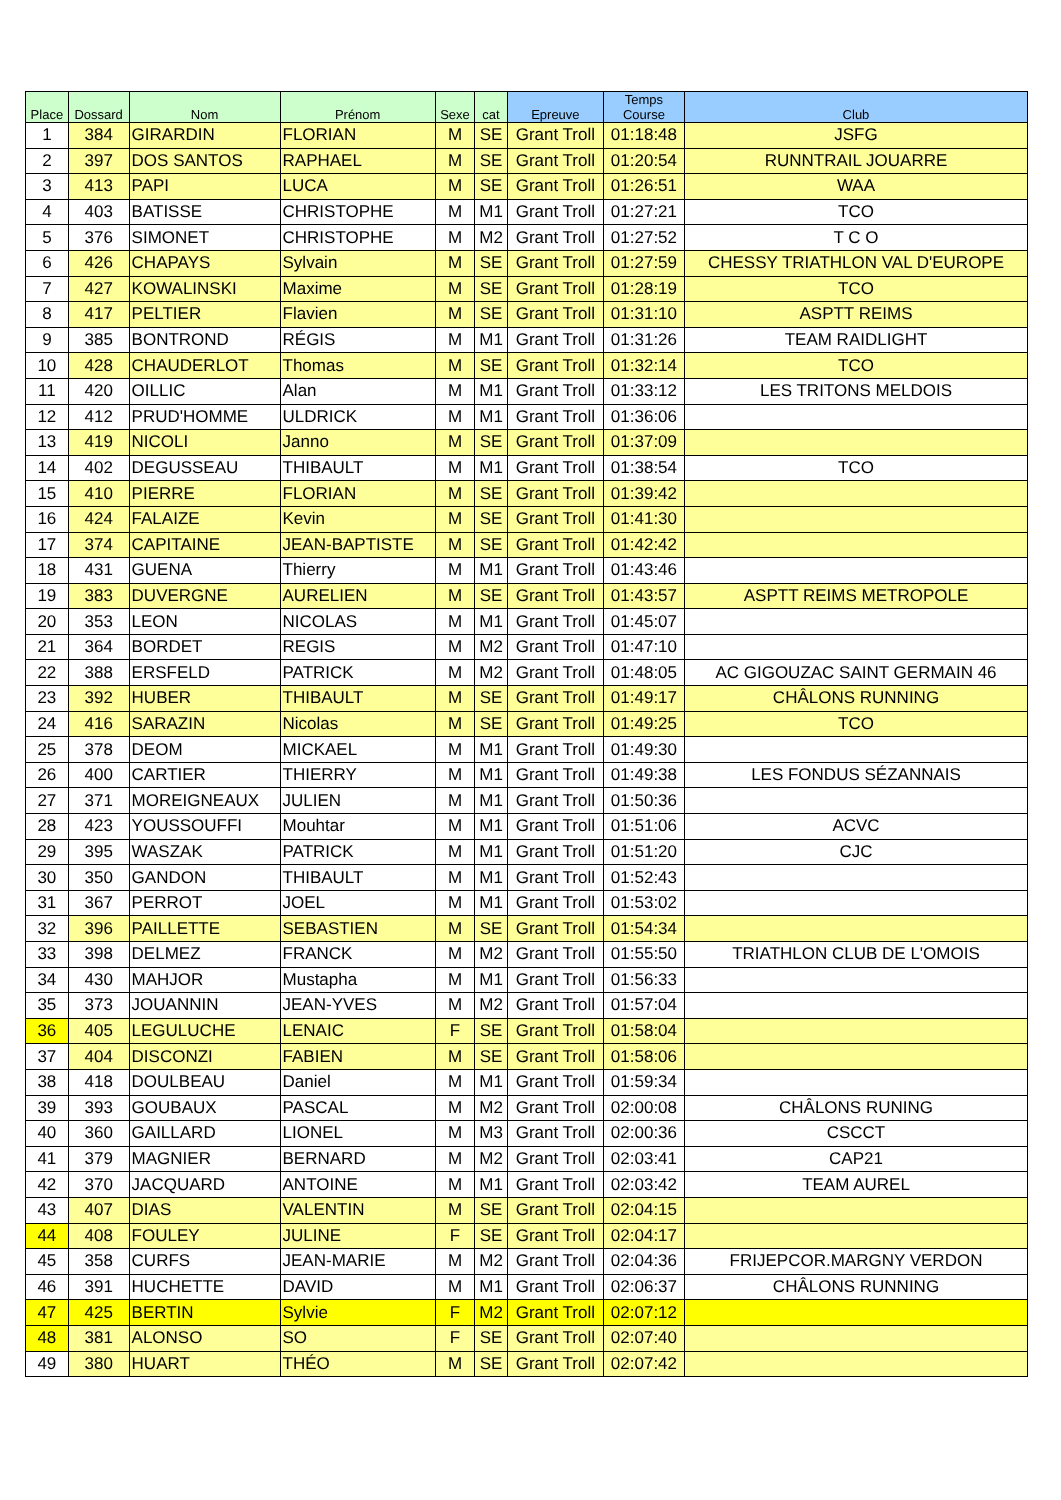| Place | Dossard | Nom | Prénom | Sexe | cat | Epreuve | Temps Course | Club |
| --- | --- | --- | --- | --- | --- | --- | --- | --- |
| 1 | 384 | GIRARDIN | FLORIAN | M | SE | Grant Troll | 01:18:48 | JSFG |
| 2 | 397 | DOS SANTOS | RAPHAEL | M | SE | Grant Troll | 01:20:54 | RUNNTRAIL JOUARRE |
| 3 | 413 | PAPI | LUCA | M | SE | Grant Troll | 01:26:51 | WAA |
| 4 | 403 | BATISSE | CHRISTOPHE | M | M1 | Grant Troll | 01:27:21 | TCO |
| 5 | 376 | SIMONET | CHRISTOPHE | M | M2 | Grant Troll | 01:27:52 | T C O |
| 6 | 426 | CHAPAYS | Sylvain | M | SE | Grant Troll | 01:27:59 | CHESSY TRIATHLON VAL D'EUROPE |
| 7 | 427 | KOWALINSKI | Maxime | M | SE | Grant Troll | 01:28:19 | TCO |
| 8 | 417 | PELTIER | Flavien | M | SE | Grant Troll | 01:31:10 | ASPTT REIMS |
| 9 | 385 | BONTROND | RÉGIS | M | M1 | Grant Troll | 01:31:26 | TEAM RAIDLIGHT |
| 10 | 428 | CHAUDERLOT | Thomas | M | SE | Grant Troll | 01:32:14 | TCO |
| 11 | 420 | OILLIC | Alan | M | M1 | Grant Troll | 01:33:12 | LES TRITONS MELDOIS |
| 12 | 412 | PRUD'HOMME | ULDRICK | M | M1 | Grant Troll | 01:36:06 | |
| 13 | 419 | NICOLI | Janno | M | SE | Grant Troll | 01:37:09 | |
| 14 | 402 | DEGUSSEAU | THIBAULT | M | M1 | Grant Troll | 01:38:54 | TCO |
| 15 | 410 | PIERRE | FLORIAN | M | SE | Grant Troll | 01:39:42 | |
| 16 | 424 | FALAIZE | Kevin | M | SE | Grant Troll | 01:41:30 | |
| 17 | 374 | CAPITAINE | JEAN-BAPTISTE | M | SE | Grant Troll | 01:42:42 | |
| 18 | 431 | GUENA | Thierry | M | M1 | Grant Troll | 01:43:46 | |
| 19 | 383 | DUVERGNE | AURELIEN | M | SE | Grant Troll | 01:43:57 | ASPTT REIMS METROPOLE |
| 20 | 353 | LEON | NICOLAS | M | M1 | Grant Troll | 01:45:07 | |
| 21 | 364 | BORDET | REGIS | M | M2 | Grant Troll | 01:47:10 | |
| 22 | 388 | ERSFELD | PATRICK | M | M2 | Grant Troll | 01:48:05 | AC GIGOUZAC SAINT GERMAIN 46 |
| 23 | 392 | HUBER | THIBAULT | M | SE | Grant Troll | 01:49:17 | CHÂLONS RUNNING |
| 24 | 416 | SARAZIN | Nicolas | M | SE | Grant Troll | 01:49:25 | TCO |
| 25 | 378 | DEOM | MICKAEL | M | M1 | Grant Troll | 01:49:30 | |
| 26 | 400 | CARTIER | THIERRY | M | M1 | Grant Troll | 01:49:38 | LES FONDUS SÉZANNAIS |
| 27 | 371 | MOREIGNEAUX | JULIEN | M | M1 | Grant Troll | 01:50:36 | |
| 28 | 423 | YOUSSOUFFI | Mouhtar | M | M1 | Grant Troll | 01:51:06 | ACVC |
| 29 | 395 | WASZAK | PATRICK | M | M1 | Grant Troll | 01:51:20 | CJC |
| 30 | 350 | GANDON | THIBAULT | M | M1 | Grant Troll | 01:52:43 | |
| 31 | 367 | PERROT | JOEL | M | M1 | Grant Troll | 01:53:02 | |
| 32 | 396 | PAILLETTE | SEBASTIEN | M | SE | Grant Troll | 01:54:34 | |
| 33 | 398 | DELMEZ | FRANCK | M | M2 | Grant Troll | 01:55:50 | TRIATHLON CLUB DE L'OMOIS |
| 34 | 430 | MAHJOR | Mustapha | M | M1 | Grant Troll | 01:56:33 | |
| 35 | 373 | JOUANNIN | JEAN-YVES | M | M2 | Grant Troll | 01:57:04 | |
| 36 | 405 | LEGULUCHE | LENAIC | F | SE | Grant Troll | 01:58:04 | |
| 37 | 404 | DISCONZI | FABIEN | M | SE | Grant Troll | 01:58:06 | |
| 38 | 418 | DOULBEAU | Daniel | M | M1 | Grant Troll | 01:59:34 | |
| 39 | 393 | GOUBAUX | PASCAL | M | M2 | Grant Troll | 02:00:08 | CHÂLONS RUNING |
| 40 | 360 | GAILLARD | LIONEL | M | M3 | Grant Troll | 02:00:36 | CSCCT |
| 41 | 379 | MAGNIER | BERNARD | M | M2 | Grant Troll | 02:03:41 | CAP21 |
| 42 | 370 | JACQUARD | ANTOINE | M | M1 | Grant Troll | 02:03:42 | TEAM AUREL |
| 43 | 407 | DIAS | VALENTIN | M | SE | Grant Troll | 02:04:15 | |
| 44 | 408 | FOULEY | JULINE | F | SE | Grant Troll | 02:04:17 | |
| 45 | 358 | CURFS | JEAN-MARIE | M | M2 | Grant Troll | 02:04:36 | FRIJEPCOR.MARGNY VERDON |
| 46 | 391 | HUCHETTE | DAVID | M | M1 | Grant Troll | 02:06:37 | CHÂLONS RUNNING |
| 47 | 425 | BERTIN | Sylvie | F | M2 | Grant Troll | 02:07:12 | |
| 48 | 381 | ALONSO | SO | F | SE | Grant Troll | 02:07:40 | |
| 49 | 380 | HUART | THÉO | M | SE | Grant Troll | 02:07:42 | |